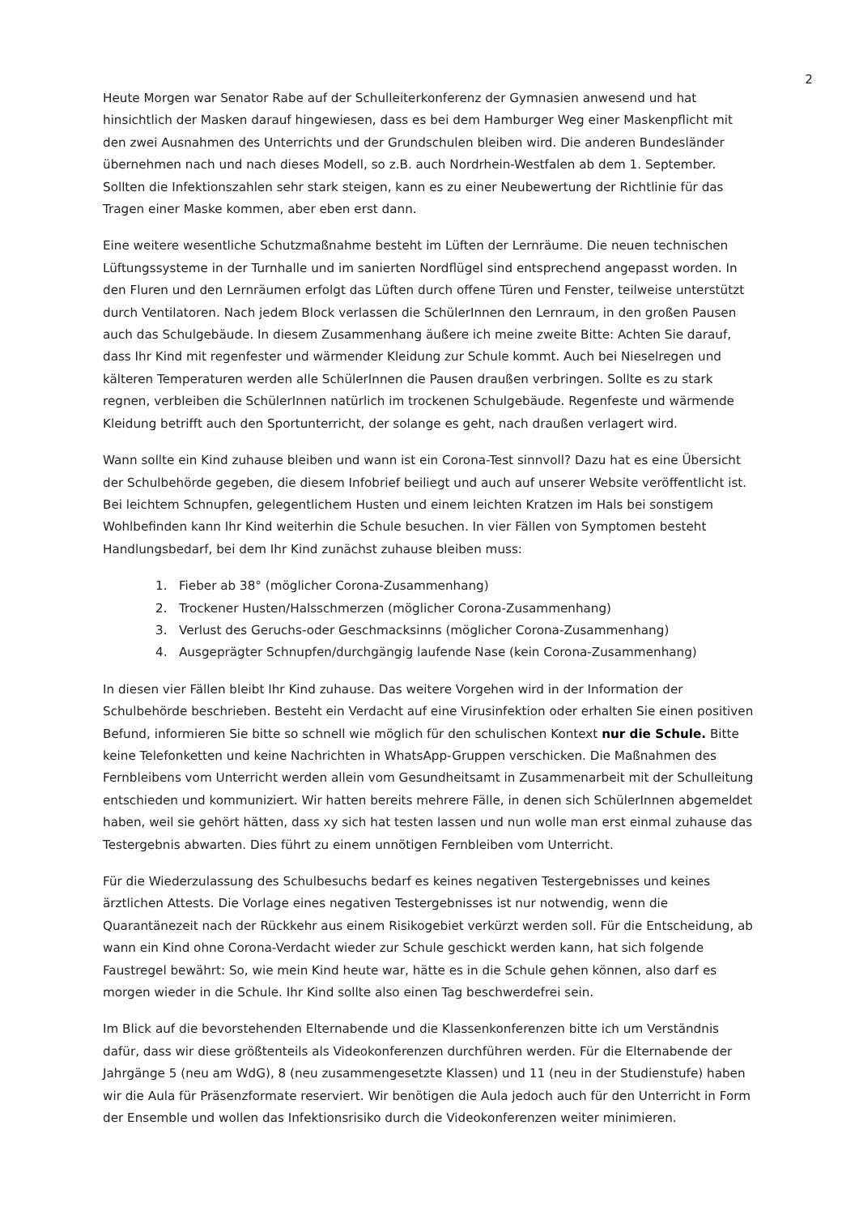2
Heute Morgen war Senator Rabe auf der Schulleiterkonferenz der Gymnasien anwesend und hat hinsichtlich der Masken darauf hingewiesen, dass es bei dem Hamburger Weg einer Maskenpflicht mit den zwei Ausnahmen des Unterrichts und der Grundschulen bleiben wird. Die anderen Bundesländer übernehmen nach und nach dieses Modell, so z.B. auch Nordrhein-Westfalen ab dem 1. September. Sollten die Infektionszahlen sehr stark steigen, kann es zu einer Neubewertung der Richtlinie für das Tragen einer Maske kommen, aber eben erst dann.
Eine weitere wesentliche Schutzmaßnahme besteht im Lüften der Lernräume. Die neuen technischen Lüftungssysteme in der Turnhalle und im sanierten Nordflügel sind entsprechend angepasst worden. In den Fluren und den Lernräumen erfolgt das Lüften durch offene Türen und Fenster, teilweise unterstützt durch Ventilatoren. Nach jedem Block verlassen die SchülerInnen den Lernraum, in den großen Pausen auch das Schulgebäude. In diesem Zusammenhang äußere ich meine zweite Bitte: Achten Sie darauf, dass Ihr Kind mit regenfester und wärmender Kleidung zur Schule kommt. Auch bei Nieselregen und kälteren Temperaturen werden alle SchülerInnen die Pausen draußen verbringen. Sollte es zu stark regnen, verbleiben die SchülerInnen natürlich im trockenen Schulgebäude. Regenfeste und wärmende Kleidung betrifft auch den Sportunterricht, der solange es geht, nach draußen verlagert wird.
Wann sollte ein Kind zuhause bleiben und wann ist ein Corona-Test sinnvoll? Dazu hat es eine Übersicht der Schulbehörde gegeben, die diesem Infobrief beiliegt und auch auf unserer Website veröffentlicht ist. Bei leichtem Schnupfen, gelegentlichem Husten und einem leichten Kratzen im Hals bei sonstigem Wohlbefinden kann Ihr Kind weiterhin die Schule besuchen. In vier Fällen von Symptomen besteht Handlungsbedarf, bei dem Ihr Kind zunächst zuhause bleiben muss:
1. Fieber ab 38° (möglicher Corona-Zusammenhang)
2. Trockener Husten/Halsschmerzen (möglicher Corona-Zusammenhang)
3. Verlust des Geruchs-oder Geschmacksinns (möglicher Corona-Zusammenhang)
4. Ausgeprägter Schnupfen/durchgängig laufende Nase (kein Corona-Zusammenhang)
In diesen vier Fällen bleibt Ihr Kind zuhause. Das weitere Vorgehen wird in der Information der Schulbehörde beschrieben. Besteht ein Verdacht auf eine Virusinfektion oder erhalten Sie einen positiven Befund, informieren Sie bitte so schnell wie möglich für den schulischen Kontext nur die Schule. Bitte keine Telefonketten und keine Nachrichten in WhatsApp-Gruppen verschicken. Die Maßnahmen des Fernbleibens vom Unterricht werden allein vom Gesundheitsamt in Zusammenarbeit mit der Schulleitung entschieden und kommuniziert. Wir hatten bereits mehrere Fälle, in denen sich SchülerInnen abgemeldet haben, weil sie gehört hätten, dass xy sich hat testen lassen und nun wolle man erst einmal zuhause das Testergebnis abwarten. Dies führt zu einem unnötigen Fernbleiben vom Unterricht.
Für die Wiederzulassung des Schulbesuchs bedarf es keines negativen Testergebnisses und keines ärztlichen Attests. Die Vorlage eines negativen Testergebnisses ist nur notwendig, wenn die Quarantänezeit nach der Rückkehr aus einem Risikogebiet verkürzt werden soll. Für die Entscheidung, ab wann ein Kind ohne Corona-Verdacht wieder zur Schule geschickt werden kann, hat sich folgende Faustregel bewährt: So, wie mein Kind heute war, hätte es in die Schule gehen können, also darf es morgen wieder in die Schule. Ihr Kind sollte also einen Tag beschwerdefrei sein.
Im Blick auf die bevorstehenden Elternabende und die Klassenkonferenzen bitte ich um Verständnis dafür, dass wir diese größtenteils als Videokonferenzen durchführen werden. Für die Elternabende der Jahrgänge 5 (neu am WdG), 8 (neu zusammengesetzte Klassen) und 11 (neu in der Studienstufe) haben wir die Aula für Präsenzformate reserviert. Wir benötigen die Aula jedoch auch für den Unterricht in Form der Ensemble und wollen das Infektionsrisiko durch die Videokonferenzen weiter minimieren.